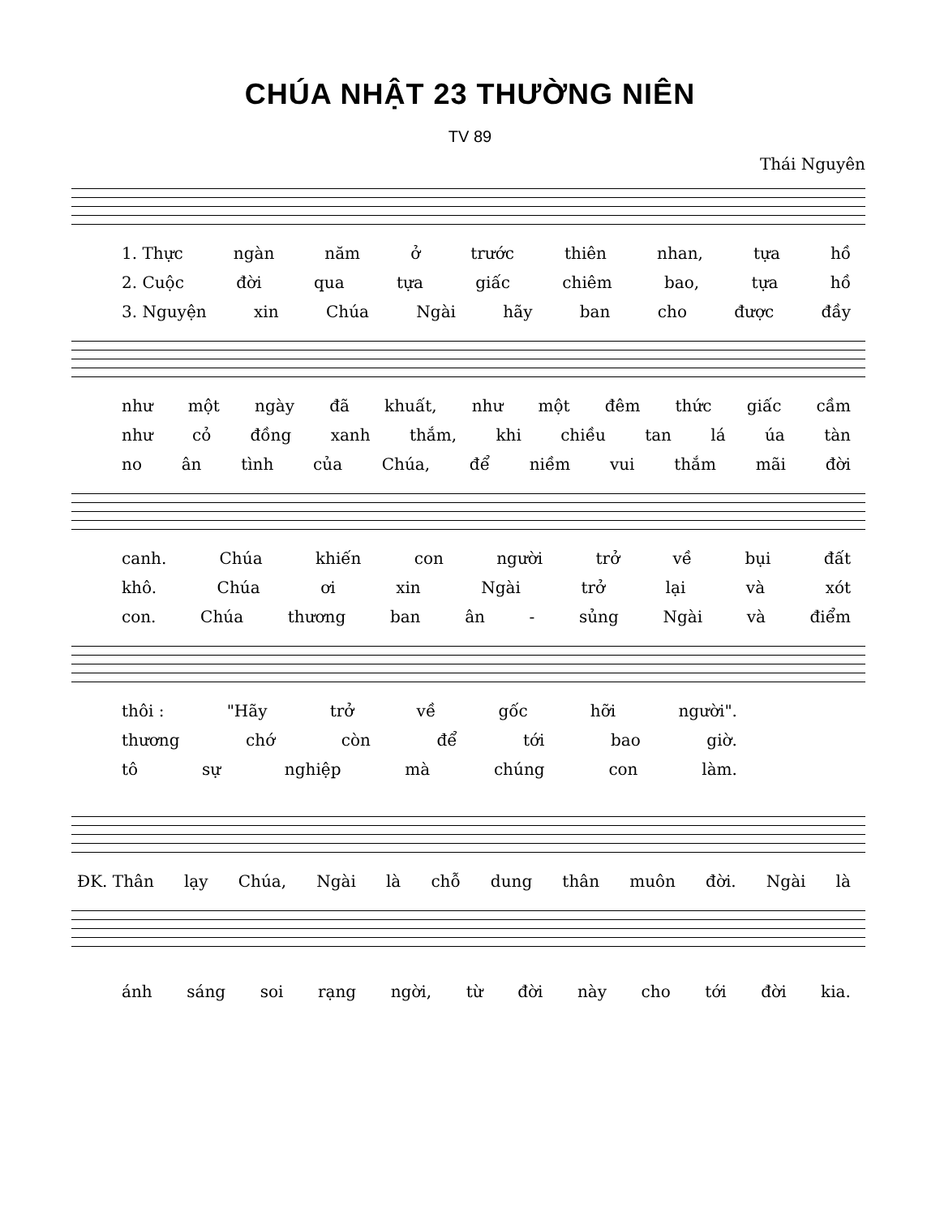CHÚA NHẬT 23 THƯỜNG NIÊN
TV 89
Thái Nguyên
1. Thực ngàn năm ở trước thiên nhan, tựa hồ
2. Cuộc đời qua tựa giấc chiêm bao, tựa hồ
3. Nguyện xin Chúa Ngài hãy ban cho được đầy
như một ngày đã khuất, như một đêm thức giấc cầm
như cỏ đồng xanh thắm, khi chiều tan lá úa tàn
no ân tình của Chúa, để niềm vui thắm mãi đời
canh. Chúa khiến con người trở về bụi đất
khô. Chúa ơi xin Ngài trở lại và xót
con. Chúa thương ban ân - sủng Ngài và điểm
thôi : "Hãy trở về gốc hỡi người".
thương chớ còn để tới bao giờ.
tô sự nghiệp mà chúng con làm.
ĐK. Thân lạy Chúa, Ngài là chỗ dung thân muôn đời. Ngài là
ánh sáng soi rạng ngời, từ đời này cho tới đời kia.